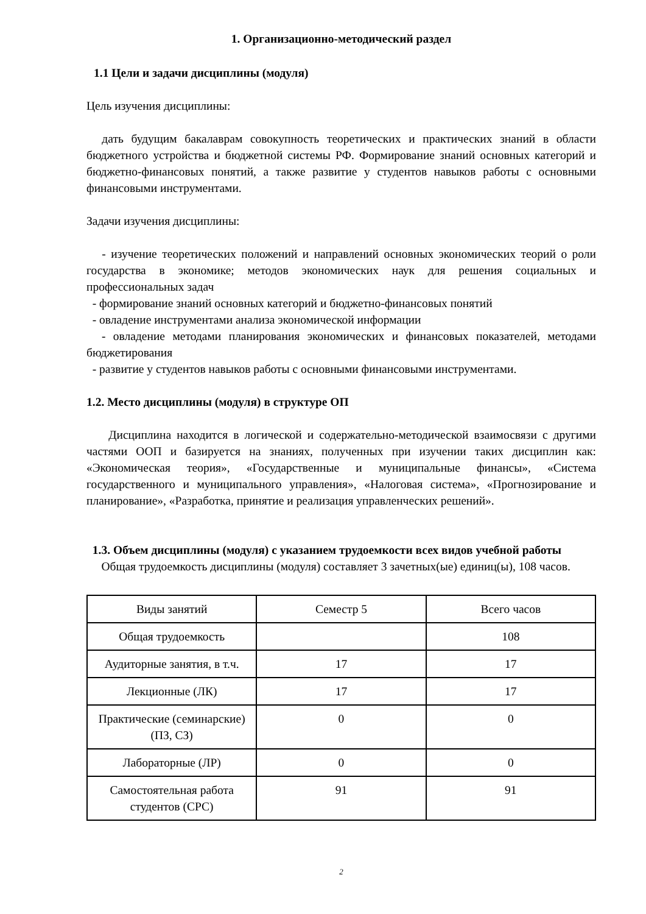1. Организационно-методический раздел
1.1 Цели и задачи дисциплины (модуля)
Цель изучения дисциплины:
дать будущим бакалаврам совокупность теоретических и практических знаний в области бюджетного устройства и бюджетной системы РФ. Формирование знаний основных категорий и бюджетно-финансовых понятий, а также развитие у студентов навыков работы с основными финансовыми инструментами.
Задачи изучения дисциплины:
- изучение теоретических положений и направлений основных экономических теорий о роли государства в экономике; методов экономических наук для решения социальных и профессиональных задач
- формирование знаний основных категорий и бюджетно-финансовых понятий
- овладение инструментами анализа экономической информации
- овладение методами планирования экономических и финансовых показателей, методами бюджетирования
- развитие у студентов навыков работы с основными финансовыми инструментами.
1.2. Место дисциплины (модуля) в структуре ОП
Дисциплина находится в логической и содержательно-методической взаимосвязи с другими частями ООП и базируется на знаниях, полученных при изучении таких дисциплин как: «Экономическая теория», «Государственные и муниципальные финансы», «Система государственного и муниципального управления», «Налоговая система», «Прогнозирование и планирование», «Разработка, принятие и реализация управленческих решений».
1.3. Объем дисциплины (модуля) с указанием трудоемкости всех видов учебной работы
Общая трудоемкость дисциплины (модуля) составляет 3 зачетных(ые) единиц(ы), 108 часов.
| Виды занятий | Семестр 5 | Всего часов |
| Общая трудоемкость | | 108 |
| Аудиторные занятия, в т.ч. | 17 | 17 |
| Лекционные (ЛК) | 17 | 17 |
| Практические (семинарские) (ПЗ, СЗ) | 0 | 0 |
| Лабораторные (ЛР) | 0 | 0 |
| Самостоятельная работа студентов (СРС) | 91 | 91 |
2